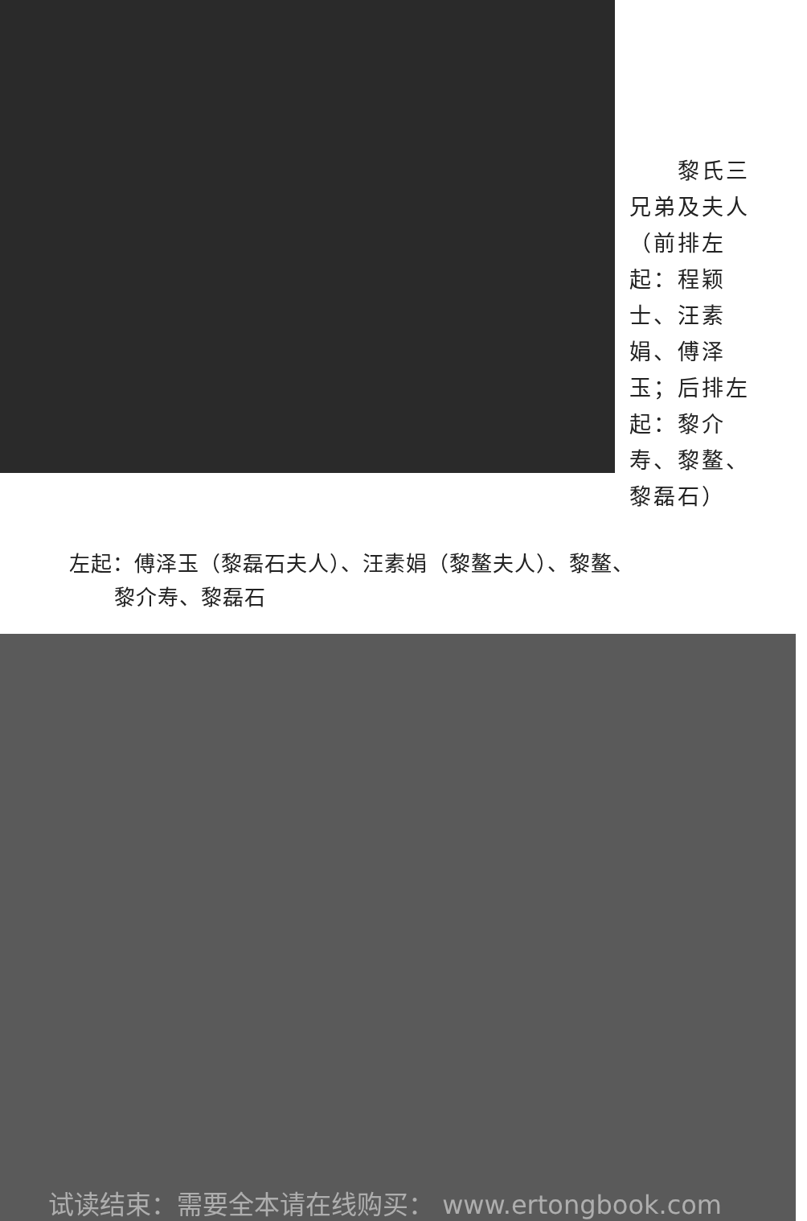黎氏三兄弟及夫人（前排左起：程颖士、汪素娟、傅泽玉；后排左起：黎介寿、黎鳌、黎磊石）
左起：傅泽玉（黎磊石夫人）、汪素娟（黎鳌夫人）、黎鳌、黎介寿、黎磊石
试读结束：需要全本请在线购买： www.ertongbook.com